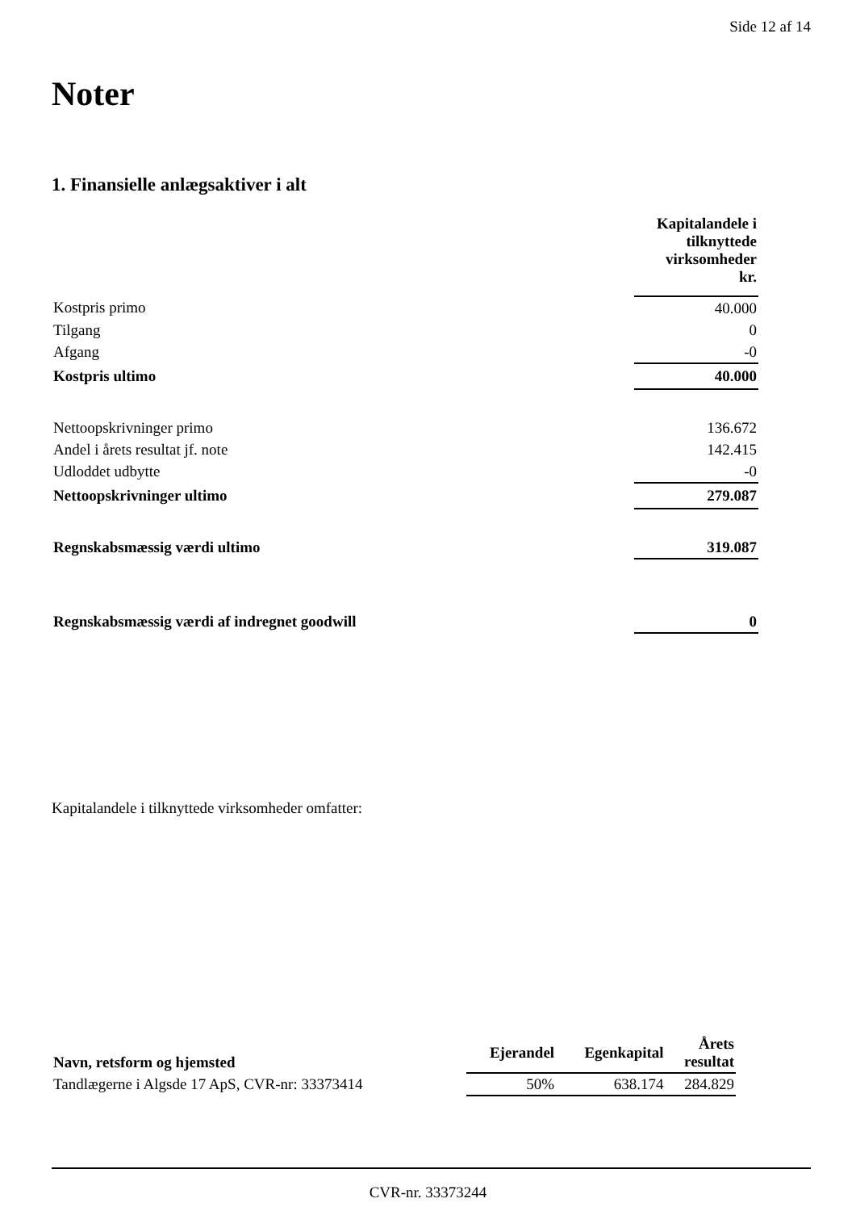Side 12 af 14
Noter
1. Finansielle anlægsaktiver i alt
| | Kapitalandele i tilknyttede virksomheder kr. |
| Kostpris primo | 40.000 |
| Tilgang | 0 |
| Afgang | -0 |
| Kostpris ultimo | 40.000 |
| Nettoopskrivninger primo | 136.672 |
| Andel i årets resultat jf. note | 142.415 |
| Udloddet udbytte | -0 |
| Nettoopskrivninger ultimo | 279.087 |
| Regnskabsmæssig værdi ultimo | 319.087 |
| Regnskabsmæssig værdi af indregnet goodwill | 0 |
Kapitalandele i tilknyttede virksomheder omfatter:
| Navn, retsform og hjemsted | Ejerandel | Egenkapital | Årets resultat |
| --- | --- | --- | --- |
| Tandlægerne i Algsde 17 ApS, CVR-nr: 33373414 | 50% | 638.174 | 284.829 |
CVR-nr. 33373244